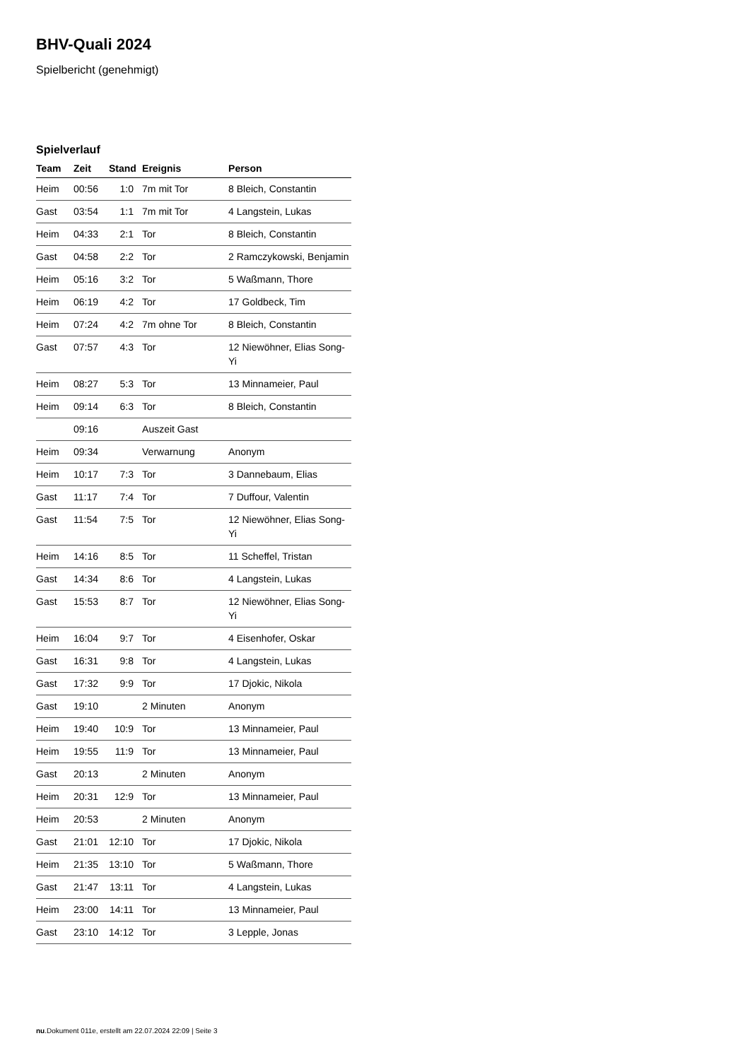BHV-Quali 2024
Spielbericht (genehmigt)
Spielverlauf
| Team | Zeit | Stand | Ereignis | Person |
| --- | --- | --- | --- | --- |
| Heim | 00:56 | 1:0 | 7m mit Tor | 8 Bleich, Constantin |
| Gast | 03:54 | 1:1 | 7m mit Tor | 4 Langstein, Lukas |
| Heim | 04:33 | 2:1 | Tor | 8 Bleich, Constantin |
| Gast | 04:58 | 2:2 | Tor | 2 Ramczykowski, Benjamin |
| Heim | 05:16 | 3:2 | Tor | 5 Waßmann, Thore |
| Heim | 06:19 | 4:2 | Tor | 17 Goldbeck, Tim |
| Heim | 07:24 | 4:2 | 7m ohne Tor | 8 Bleich, Constantin |
| Gast | 07:57 | 4:3 | Tor | 12 Niewöhner, Elias Song-Yi |
| Heim | 08:27 | 5:3 | Tor | 13 Minnameier, Paul |
| Heim | 09:14 | 6:3 | Tor | 8 Bleich, Constantin |
| | 09:16 | | Auszeit Gast | |
| Heim | 09:34 | | Verwarnung | Anonym |
| Heim | 10:17 | 7:3 | Tor | 3 Dannebaum, Elias |
| Gast | 11:17 | 7:4 | Tor | 7 Duffour, Valentin |
| Gast | 11:54 | 7:5 | Tor | 12 Niewöhner, Elias Song-Yi |
| Heim | 14:16 | 8:5 | Tor | 11 Scheffel, Tristan |
| Gast | 14:34 | 8:6 | Tor | 4 Langstein, Lukas |
| Gast | 15:53 | 8:7 | Tor | 12 Niewöhner, Elias Song-Yi |
| Heim | 16:04 | 9:7 | Tor | 4 Eisenhofer, Oskar |
| Gast | 16:31 | 9:8 | Tor | 4 Langstein, Lukas |
| Gast | 17:32 | 9:9 | Tor | 17 Djokic, Nikola |
| Gast | 19:10 | | 2 Minuten | Anonym |
| Heim | 19:40 | 10:9 | Tor | 13 Minnameier, Paul |
| Heim | 19:55 | 11:9 | Tor | 13 Minnameier, Paul |
| Gast | 20:13 | | 2 Minuten | Anonym |
| Heim | 20:31 | 12:9 | Tor | 13 Minnameier, Paul |
| Heim | 20:53 | | 2 Minuten | Anonym |
| Gast | 21:01 | 12:10 | Tor | 17 Djokic, Nikola |
| Heim | 21:35 | 13:10 | Tor | 5 Waßmann, Thore |
| Gast | 21:47 | 13:11 | Tor | 4 Langstein, Lukas |
| Heim | 23:00 | 14:11 | Tor | 13 Minnameier, Paul |
| Gast | 23:10 | 14:12 | Tor | 3 Lepple, Jonas |
nu.Dokument 011e, erstellt am 22.07.2024 22:09 | Seite 3